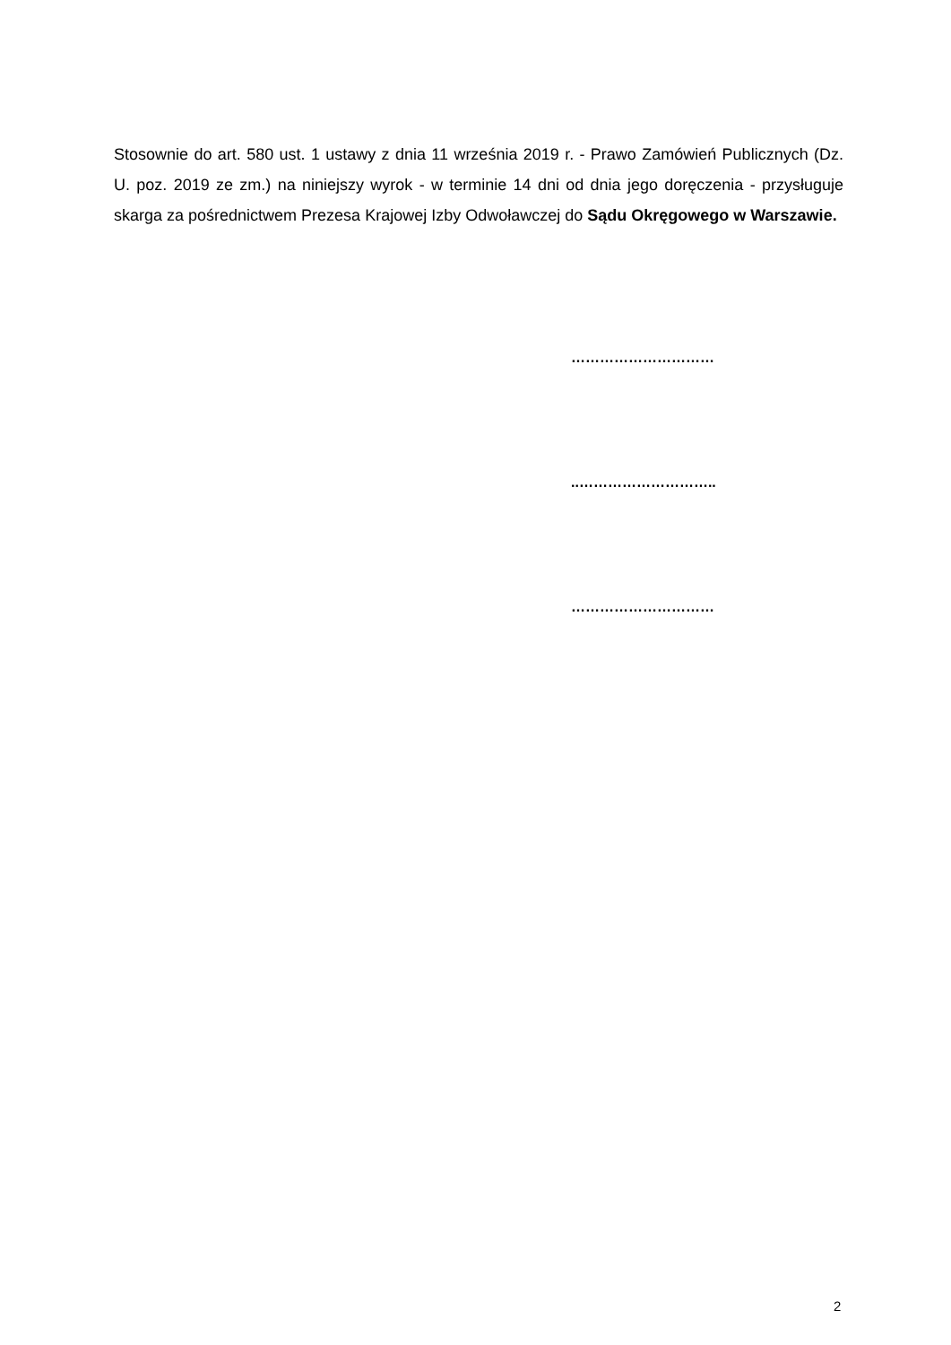Stosownie do art. 580 ust. 1 ustawy z dnia 11 września 2019 r. - Prawo Zamówień Publicznych (Dz. U. poz. 2019 ze zm.) na niniejszy wyrok - w terminie 14 dni od dnia jego doręczenia - przysługuje skarga za pośrednictwem Prezesa Krajowej Izby Odwoławczej do Sądu Okręgowego w Warszawie.
…………………………
..………………………..
…………………………
2